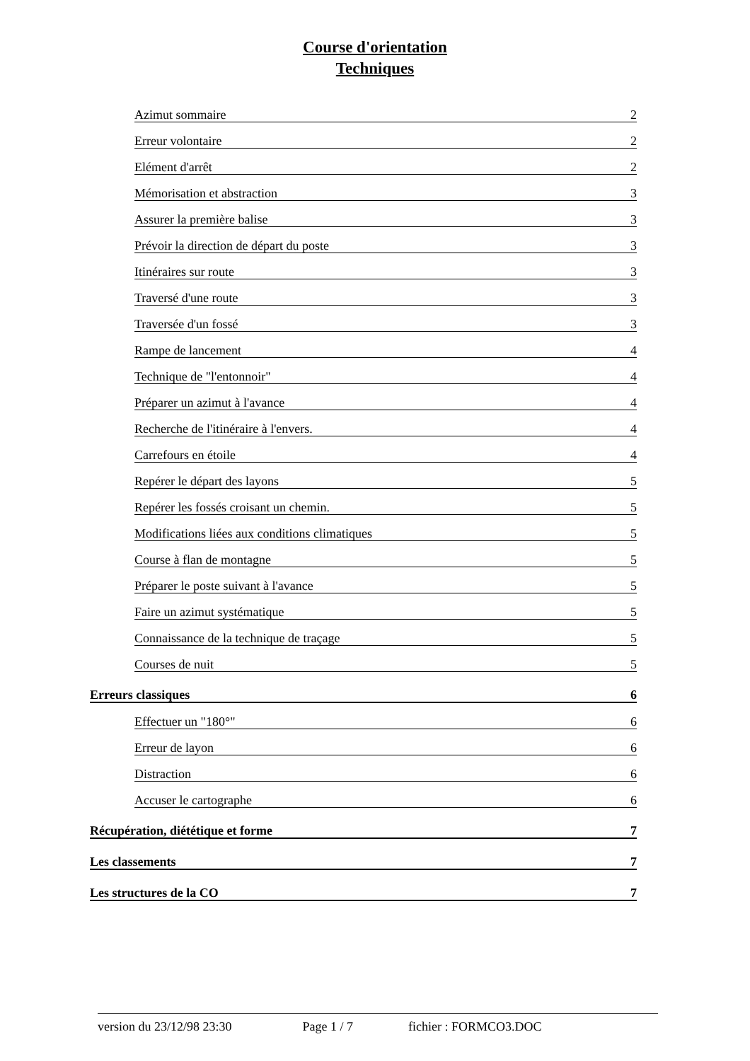Course d'orientation
Techniques
Azimut sommaire 2
Erreur volontaire 2
Elément d'arrêt 2
Mémorisation et abstraction 3
Assurer la première balise 3
Prévoir la direction de départ du poste 3
Itinéraires sur route 3
Traversé d'une route 3
Traversée d'un fossé 3
Rampe de lancement 4
Technique de "l'entonnoir" 4
Préparer un azimut à l'avance 4
Recherche de l'itinéraire à l'envers. 4
Carrefours en étoile 4
Repérer le départ des layons 5
Repérer les fossés croisant un chemin. 5
Modifications liées aux conditions climatiques 5
Course à flan de montagne 5
Préparer le poste suivant à l'avance 5
Faire un azimut systématique 5
Connaissance de la technique de traçage 5
Courses de nuit 5
Erreurs classiques 6
Effectuer un "180°" 6
Erreur de layon 6
Distraction 6
Accuser le cartographe 6
Récupération, diététique et forme 7
Les classements 7
Les structures de la CO 7
version du 23/12/98 23:30 Page 1 / 7 fichier : FORMCO3.DOC